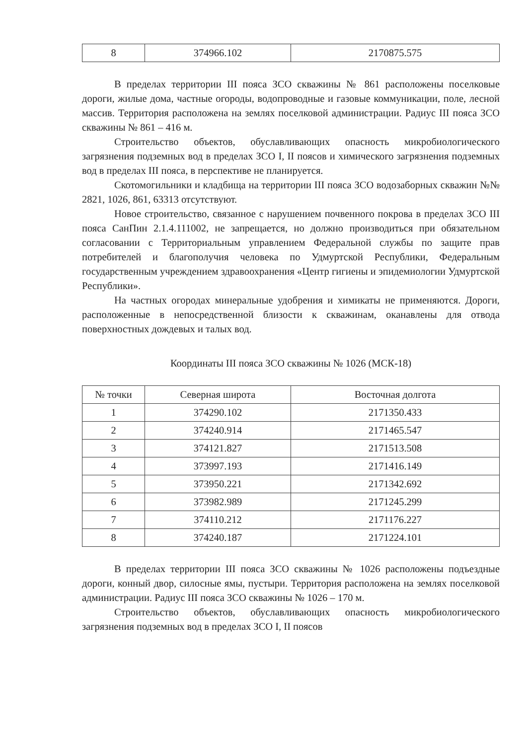| 8 | 374966.102 | 2170875.575 |
В пределах территории III пояса ЗСО скважины № 861 расположены поселковые дороги, жилые дома, частные огороды, водопроводные и газовые коммуникации, поле, лесной массив. Территория расположена на землях поселковой администрации. Радиус III пояса ЗСО скважины № 861 – 416 м.
Строительство объектов, обуславливающих опасность микробиологического загрязнения подземных вод в пределах ЗСО I, II поясов и химического загрязнения подземных вод в пределах III пояса, в перспективе не планируется.
Скотомогильники и кладбища на территории III пояса ЗСО водозаборных скважин №№ 2821, 1026, 861, 63313 отсутствуют.
Новое строительство, связанное с нарушением почвенного покрова в пределах ЗСО III пояса СанПин 2.1.4.111002, не запрещается, но должно производиться при обязательном согласовании с Территориальным управлением Федеральной службы по защите прав потребителей и благополучия человека по Удмуртской Республики, Федеральным государственным учреждением здравоохранения «Центр гигиены и эпидемиологии Удмуртской Республики».
На частных огородах минеральные удобрения и химикаты не применяются. Дороги, расположенные в непосредственной близости к скважинам, оканавлены для отвода поверхностных дождевых и талых вод.
Координаты III пояса ЗСО скважины № 1026 (МСК-18)
| № точки | Северная широта | Восточная долгота |
| --- | --- | --- |
| 1 | 374290.102 | 2171350.433 |
| 2 | 374240.914 | 2171465.547 |
| 3 | 374121.827 | 2171513.508 |
| 4 | 373997.193 | 2171416.149 |
| 5 | 373950.221 | 2171342.692 |
| 6 | 373982.989 | 2171245.299 |
| 7 | 374110.212 | 2171176.227 |
| 8 | 374240.187 | 2171224.101 |
В пределах территории III пояса ЗСО скважины № 1026 расположены подъездные дороги, конный двор, силосные ямы, пустыри. Территория расположена на землях поселковой администрации. Радиус III пояса ЗСО скважины № 1026 – 170 м.
Строительство объектов, обуславливающих опасность микробиологического загрязнения подземных вод в пределах ЗСО I, II поясов